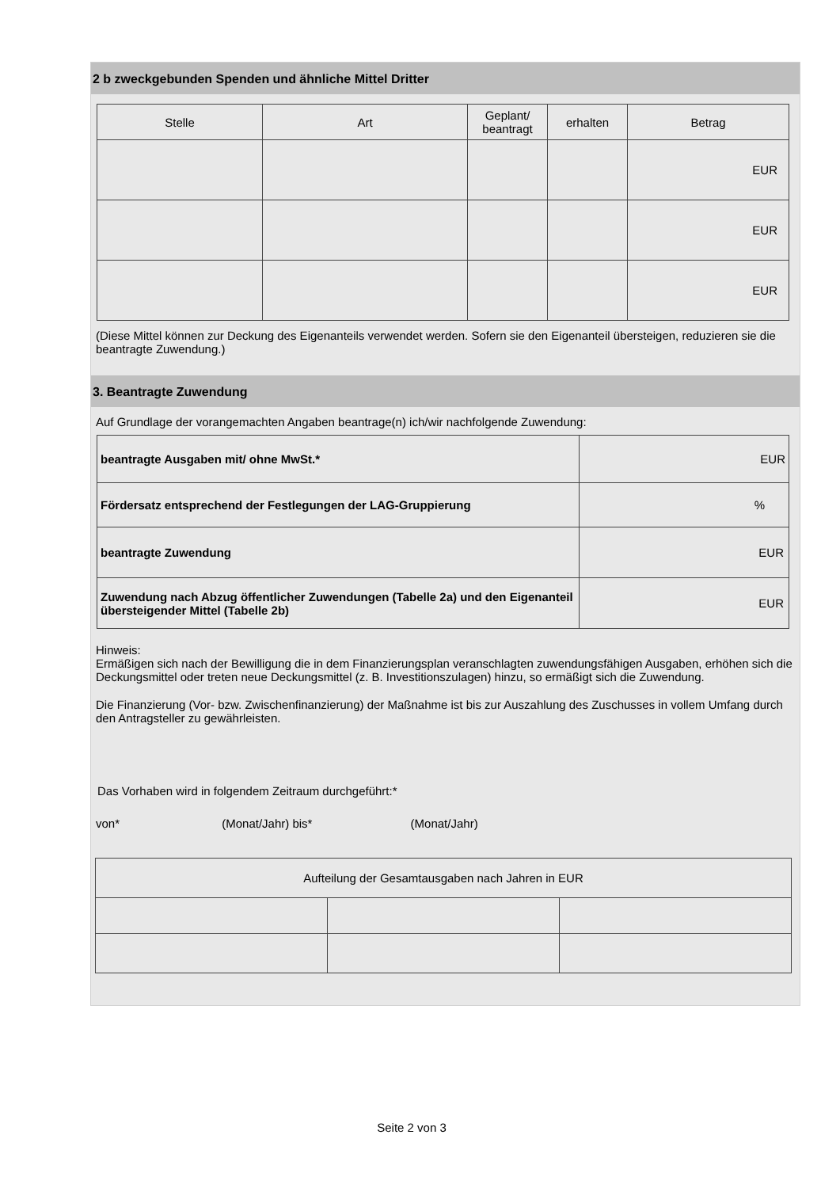2 b zweckgebunden Spenden und ähnliche Mittel Dritter
| Stelle | Art | Geplant/ beantragt | erhalten | Betrag |
| --- | --- | --- | --- | --- |
| | | | | EUR |
| | | | | EUR |
| | | | | EUR |
(Diese Mittel können zur Deckung des Eigenanteils verwendet werden. Sofern sie den Eigenanteil übersteigen, reduzieren sie die beantragte Zuwendung.)
3. Beantragte Zuwendung
Auf Grundlage der vorangemachten Angaben beantrage(n) ich/wir nachfolgende Zuwendung:
| beantragte Ausgaben mit/ ohne MwSt.* | EUR |
| Fördersatz entsprechend der Festlegungen der LAG-Gruppierung | % |
| beantragte Zuwendung | EUR |
| Zuwendung nach Abzug öffentlicher Zuwendungen (Tabelle 2a) und den Eigenanteil übersteigender Mittel (Tabelle 2b) | EUR |
Hinweis:
Ermäßigen sich nach der Bewilligung die in dem Finanzierungsplan veranschlagten zuwendungsfähigen Ausgaben, erhöhen sich die Deckungsmittel oder treten neue Deckungsmittel (z. B. Investitionszulagen) hinzu, so ermäßigt sich die Zuwendung.
Die Finanzierung (Vor- bzw. Zwischenfinanzierung) der Maßnahme ist bis zur Auszahlung des Zuschusses in vollem Umfang durch den Antragsteller zu gewährleisten.
Das Vorhaben wird in folgendem Zeitraum durchgeführt:*
von* (Monat/Jahr) bis* (Monat/Jahr)
| Aufteilung der Gesamtausgaben nach Jahren in EUR | | |
Seite 2 von 3